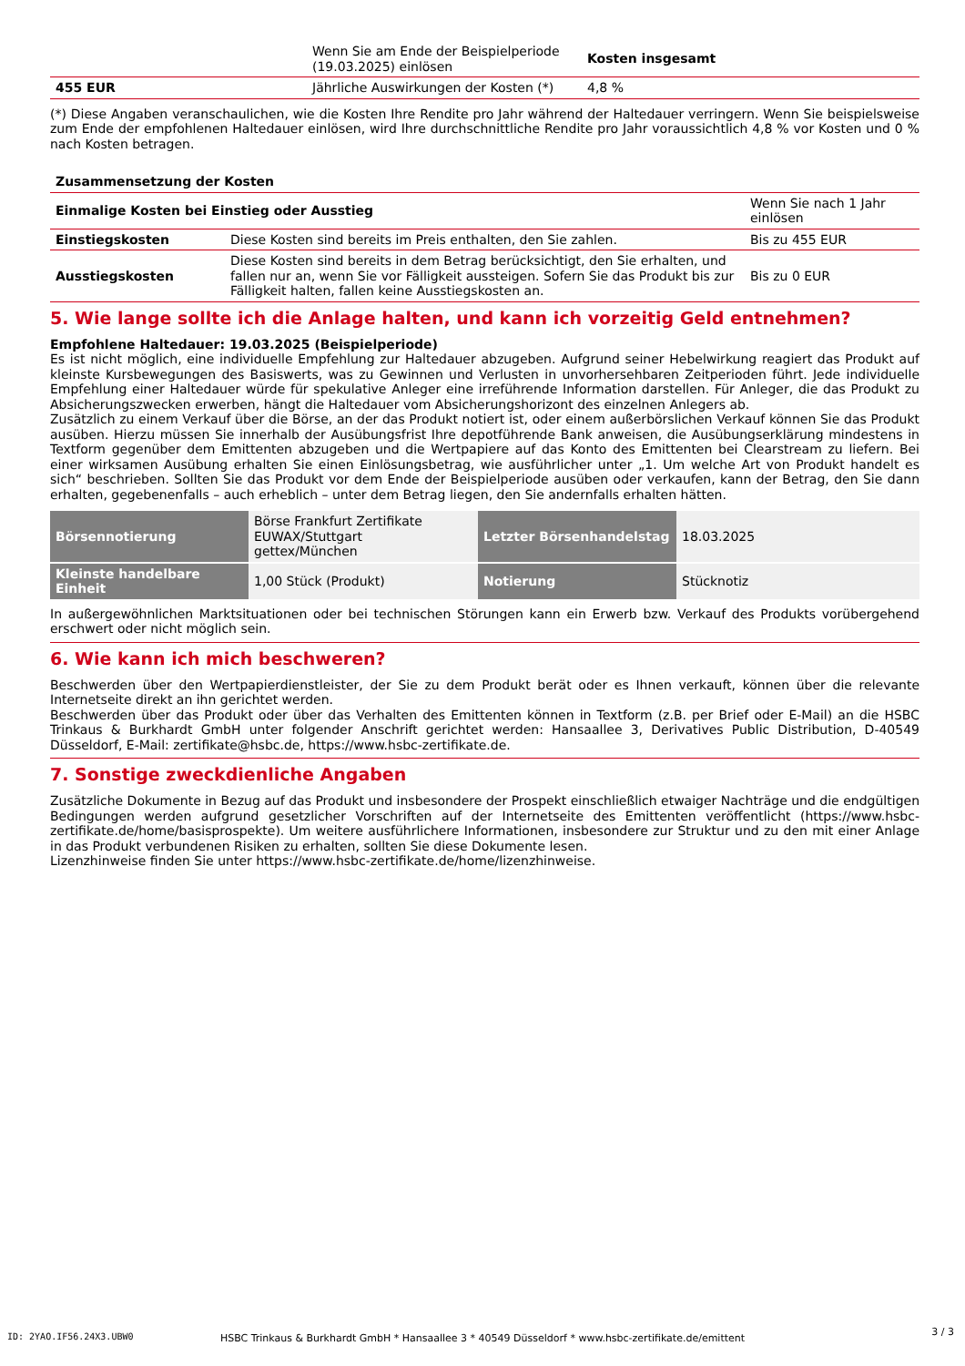| | Wenn Sie am Ende der Beispielperiode (19.03.2025) einlösen | Kosten insgesamt |
| 455 EUR | Jährliche Auswirkungen der Kosten (*) | 4,8 % |
(*) Diese Angaben veranschaulichen, wie die Kosten Ihre Rendite pro Jahr während der Haltedauer verringern. Wenn Sie beispielsweise zum Ende der empfohlenen Haltedauer einlösen, wird Ihre durchschnittliche Rendite pro Jahr voraussichtlich 4,8 % vor Kosten und 0 % nach Kosten betragen.
| Zusammensetzung der Kosten | | |
| Einmalige Kosten bei Einstieg oder Ausstieg | | Wenn Sie nach 1 Jahr einlösen |
| Einstiegskosten | Diese Kosten sind bereits im Preis enthalten, den Sie zahlen. | Bis zu 455 EUR |
| Ausstiegskosten | Diese Kosten sind bereits in dem Betrag berücksichtigt, den Sie erhalten, und fallen nur an, wenn Sie vor Fälligkeit aussteigen. Sofern Sie das Produkt bis zur Fälligkeit halten, fallen keine Ausstiegskosten an. | Bis zu 0 EUR |
5. Wie lange sollte ich die Anlage halten, und kann ich vorzeitig Geld entnehmen?
Empfohlene Haltedauer: 19.03.2025 (Beispielperiode)
Es ist nicht möglich, eine individuelle Empfehlung zur Haltedauer abzugeben. Aufgrund seiner Hebelwirkung reagiert das Produkt auf kleinste Kursbewegungen des Basiswerts, was zu Gewinnen und Verlusten in unvorhersehbaren Zeitperioden führt. Jede individuelle Empfehlung einer Haltedauer würde für spekulative Anleger eine irreführende Information darstellen. Für Anleger, die das Produkt zu Absicherungszwecken erwerben, hängt die Haltedauer vom Absicherungshorizont des einzelnen Anlegers ab.
Zusätzlich zu einem Verkauf über die Börse, an der das Produkt notiert ist, oder einem außerbörslichen Verkauf können Sie das Produkt ausüben. Hierzu müssen Sie innerhalb der Ausübungsfrist Ihre depotführende Bank anweisen, die Ausübungserklärung mindestens in Textform gegenüber dem Emittenten abzugeben und die Wertpapiere auf das Konto des Emittenten bei Clearstream zu liefern. Bei einer wirksamen Ausübung erhalten Sie einen Einlösungsbetrag, wie ausführlicher unter „1. Um welche Art von Produkt handelt es sich“ beschrieben. Sollten Sie das Produkt vor dem Ende der Beispielperiode ausüben oder verkaufen, kann der Betrag, den Sie dann erhalten, gegebenenfalls – auch erheblich – unter dem Betrag liegen, den Sie andernfalls erhalten hätten.
| Börsennotierung | Börse Frankfurt Zertifikate EUWAX/Stuttgart gettex/München | Letzter Börsenhandelstag | 18.03.2025 |
| Kleinste handelbare Einheit | 1,00 Stück (Produkt) | Notierung | Stücknotiz |
In außergewöhnlichen Marktsituationen oder bei technischen Störungen kann ein Erwerb bzw. Verkauf des Produkts vorübergehend erschwert oder nicht möglich sein.
6. Wie kann ich mich beschweren?
Beschwerden über den Wertpapierdienstleister, der Sie zu dem Produkt berät oder es Ihnen verkauft, können über die relevante Internetseite direkt an ihn gerichtet werden.
Beschwerden über das Produkt oder über das Verhalten des Emittenten können in Textform (z.B. per Brief oder E-Mail) an die HSBC Trinkaus & Burkhardt GmbH unter folgender Anschrift gerichtet werden: Hansaallee 3, Derivatives Public Distribution, D-40549 Düsseldorf, E-Mail: zertifikate@hsbc.de, https://www.hsbc-zertifikate.de.
7. Sonstige zweckdienliche Angaben
Zusätzliche Dokumente in Bezug auf das Produkt und insbesondere der Prospekt einschließlich etwaiger Nachträge und die endgültigen Bedingungen werden aufgrund gesetzlicher Vorschriften auf der Internetseite des Emittenten veröffentlicht (https://www.hsbc-zertifikate.de/home/basisprospekte). Um weitere ausführlichere Informationen, insbesondere zur Struktur und zu den mit einer Anlage in das Produkt verbundenen Risiken zu erhalten, sollten Sie diese Dokumente lesen.
Lizenzhinweise finden Sie unter https://www.hsbc-zertifikate.de/home/lizenzhinweise.
ID: 2YAO.IF56.24X3.UBW0
HSBC Trinkaus & Burkhardt GmbH * Hansaallee 3 * 40549 Düsseldorf * www.hsbc-zertifikate.de/emittent
3 / 3